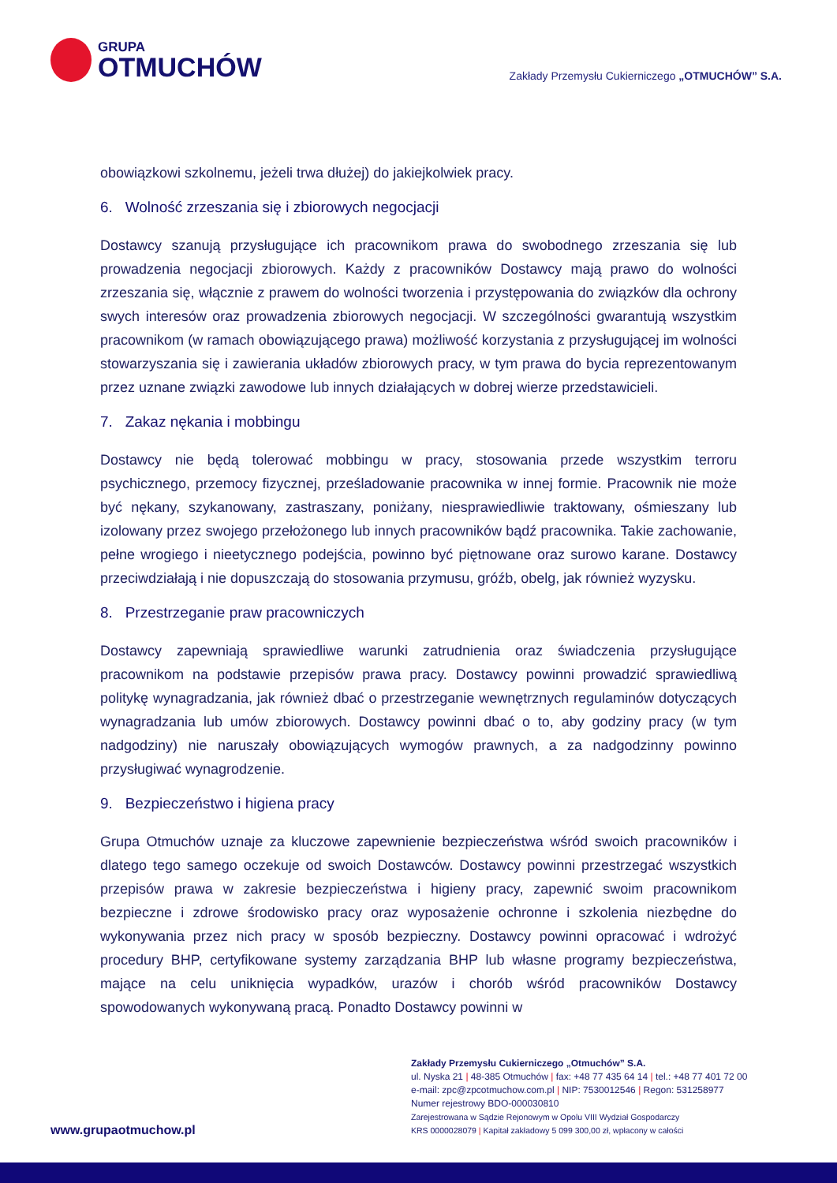GRUPA
OTMUCHÓW
Zakłady Przemysłu Cukierniczego „OTMUCHÓW” S.A.
obowiązkowi szkolnemu, jeżeli trwa dłużej) do jakiejkolwiek pracy.
6. Wolność zrzeszania się i zbiorowych negocjacji
Dostawcy szanują przysługujące ich pracownikom prawa do swobodnego zrzeszania się lub prowadzenia negocjacji zbiorowych. Każdy z pracowników Dostawcy mają prawo do wolności zrzeszania się, włącznie z prawem do wolności tworzenia i przystępowania do związków dla ochrony swych interesów oraz prowadzenia zbiorowych negocjacji. W szczególności gwarantują wszystkim pracownikom (w ramach obowiązującego prawa) możliwość korzystania z przysługującej im wolności stowarzyszania się i zawierania układów zbiorowych pracy, w tym prawa do bycia reprezentowanym przez uznane związki zawodowe lub innych działających w dobrej wierze przedstawicieli.
7. Zakaz nękania i mobbingu
Dostawcy nie będą tolerować mobbingu w pracy, stosowania przede wszystkim terroru psychicznego, przemocy fizycznej, prześladowanie pracownika w innej formie. Pracownik nie może być nękany, szykanowany, zastraszany, poniżany, niesprawiedliwie traktowany, ośmieszany lub izolowany przez swojego przełożonego lub innych pracowników bądź pracownika. Takie zachowanie, pełne wrogiego i nieetycznego podejścia, powinno być piętnowane oraz surowo karane. Dostawcy przeciwdziałają i nie dopuszczają do stosowania przymusu, gróźb, obelg, jak również wyzysku.
8. Przestrzeganie praw pracowniczych
Dostawcy zapewniają sprawiedliwe warunki zatrudnienia oraz świadczenia przysługujące pracownikom na podstawie przepisów prawa pracy. Dostawcy powinni prowadzić sprawiedliwą politykę wynagradzania, jak również dbać o przestrzeganie wewnętrznych regulaminów dotyczących wynagradzania lub umów zbiorowych. Dostawcy powinni dbać o to, aby godziny pracy (w tym nadgodziny) nie naruszały obowiązujących wymogów prawnych, a za nadgodzinny powinno przysługiwać wynagrodzenie.
9. Bezpieczeństwo i higiena pracy
Grupa Otmuchów uznaje za kluczowe zapewnienie bezpieczeństwa wśród swoich pracowników i dlatego tego samego oczekuje od swoich Dostawców. Dostawcy powinni przestrzegać wszystkich przepisów prawa w zakresie bezpieczeństwa i higieny pracy, zapewnić swoim pracownikom bezpieczne i zdrowe środowisko pracy oraz wyposażenie ochronne i szkolenia niezbędne do wykonywania przez nich pracy w sposób bezpieczny. Dostawcy powinni opracować i wdrożyć procedury BHP, certyfikowane systemy zarządzania BHP lub własne programy bezpieczeństwa, mające na celu uniknięcia wypadków, urazów i chorób wśród pracowników Dostawcy spowodowanych wykonywaną pracą. Ponadto Dostawcy powinni w
www.grupaotmuchow.pl
Zakłady Przemysłu Cukierniczego „Otmuchów” S.A.
ul. Nyska 21 | 48-385 Otmuchów | fax: +48 77 435 64 14 | tel.: +48 77 401 72 00
e-mail: zpc@zpcotmuchow.com.pl | NIP: 7530012546 | Regon: 531258977
Numer rejestrowy BDO-000030810
Zarejestrowana w Sądzie Rejonowym w Opolu VIII Wydział Gospodarczy
KRS 0000028079 | Kapitał zakładowy 5 099 300,00 zł, wpłacony w całości